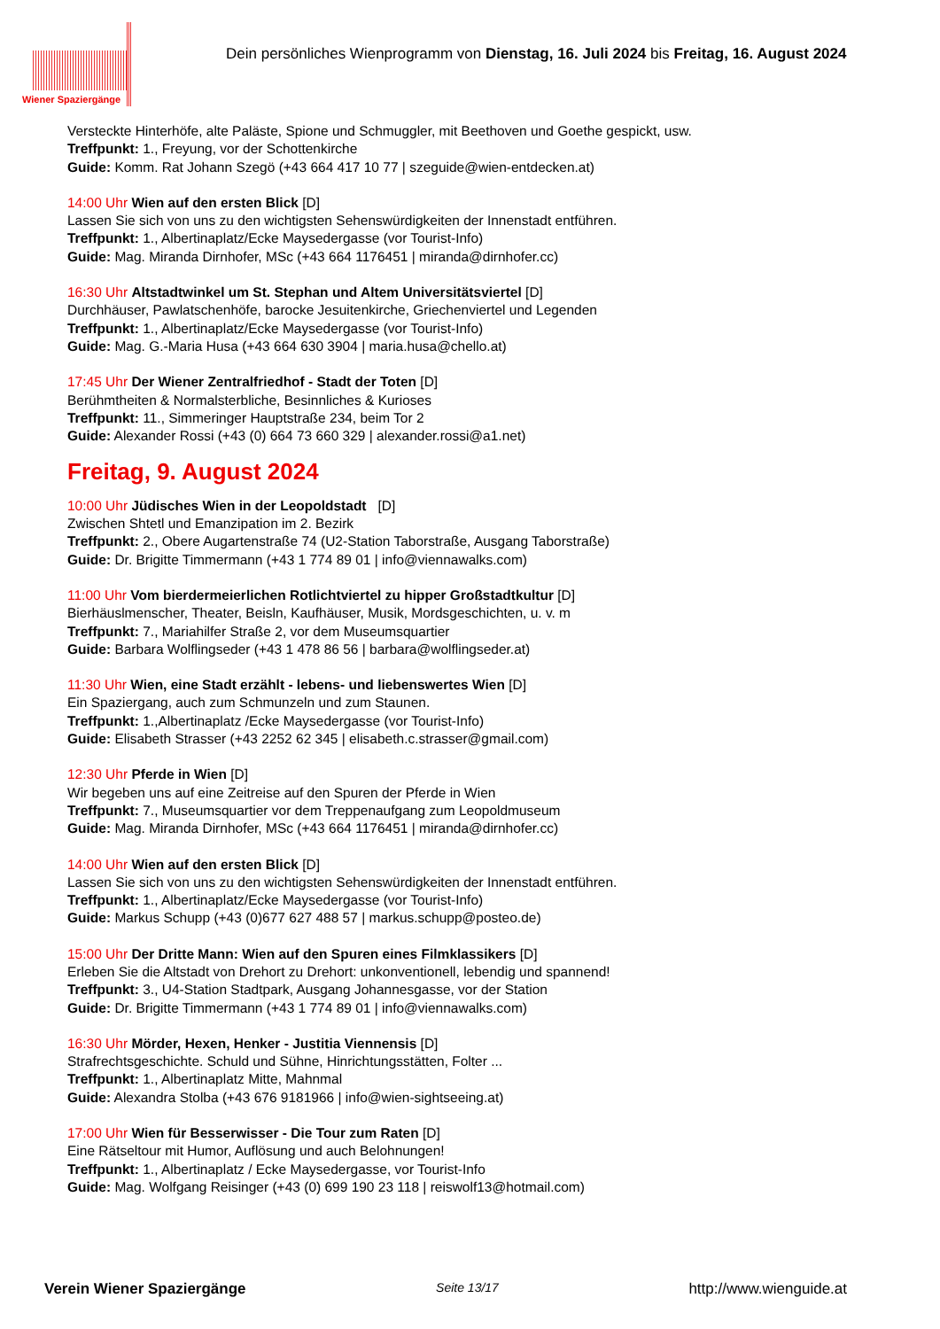Wiener Spaziergänge
Dein persönliches Wienprogramm von Dienstag, 16. Juli 2024 bis Freitag, 16. August 2024
Versteckte Hinterhöfe, alte Paläste, Spione und Schmuggler, mit Beethoven und Goethe gespickt, usw.
Treffpunkt: 1., Freyung, vor der Schottenkirche
Guide: Komm. Rat Johann Szegö (+43 664 417 10 77 | szeguide@wien-entdecken.at)
14:00 Uhr Wien auf den ersten Blick [D]
Lassen Sie sich von uns zu den wichtigsten Sehenswürdigkeiten der Innenstadt entführen.
Treffpunkt: 1., Albertinaplatz/Ecke Maysedergasse (vor Tourist-Info)
Guide: Mag. Miranda Dirnhofer, MSc (+43 664 1176451 | miranda@dirnhofer.cc)
16:30 Uhr Altstadtwinkel um St. Stephan und Altem Universitätsviertel [D]
Durchhäuser, Pawlatschenhöfe, barocke Jesuitenkirche, Griechenviertel und Legenden
Treffpunkt: 1., Albertinaplatz/Ecke Maysedergasse (vor Tourist-Info)
Guide: Mag. G.-Maria Husa (+43 664 630 3904 | maria.husa@chello.at)
17:45 Uhr Der Wiener Zentralfriedhof - Stadt der Toten [D]
Berühmtheiten & Normalsterbliche, Besinnliches & Kurioses
Treffpunkt: 11., Simmeringer Hauptstraße 234, beim Tor 2
Guide: Alexander Rossi (+43 (0) 664 73 660 329 | alexander.rossi@a1.net)
Freitag, 9. August 2024
10:00 Uhr Jüdisches Wien in der Leopoldstadt [D]
Zwischen Shtetl und Emanzipation im 2. Bezirk
Treffpunkt: 2., Obere Augartenstraße 74 (U2-Station Taborstraße, Ausgang Taborstraße)
Guide: Dr. Brigitte Timmermann (+43 1 774 89 01 | info@viennawalks.com)
11:00 Uhr Vom bierdermeierlichen Rotlichtviertel zu hipper Großstadtkultur [D]
Bierhäuslmenscher, Theater, Beisln, Kaufhäuser, Musik, Mordsgeschichten, u. v. m
Treffpunkt: 7., Mariahilfer Straße 2, vor dem Museumsquartier
Guide: Barbara Wolflingseder (+43 1 478 86 56 | barbara@wolflingseder.at)
11:30 Uhr Wien, eine Stadt erzählt - lebens- und liebenswertes Wien [D]
Ein Spaziergang, auch zum Schmunzeln und zum Staunen.
Treffpunkt: 1.,Albertinaplatz /Ecke Maysedergasse (vor Tourist-Info)
Guide: Elisabeth Strasser (+43 2252 62 345 | elisabeth.c.strasser@gmail.com)
12:30 Uhr Pferde in Wien [D]
Wir begeben uns auf eine Zeitreise auf den Spuren der Pferde in Wien
Treffpunkt: 7., Museumsquartier vor dem Treppenaufgang zum Leopoldmuseum
Guide: Mag. Miranda Dirnhofer, MSc (+43 664 1176451 | miranda@dirnhofer.cc)
14:00 Uhr Wien auf den ersten Blick [D]
Lassen Sie sich von uns zu den wichtigsten Sehenswürdigkeiten der Innenstadt entführen.
Treffpunkt: 1., Albertinaplatz/Ecke Maysedergasse (vor Tourist-Info)
Guide: Markus Schupp (+43 (0)677 627 488 57 | markus.schupp@posteo.de)
15:00 Uhr Der Dritte Mann: Wien auf den Spuren eines Filmklassikers [D]
Erleben Sie die Altstadt von Drehort zu Drehort: unkonventionell, lebendig und spannend!
Treffpunkt: 3., U4-Station Stadtpark, Ausgang Johannesgasse, vor der Station
Guide: Dr. Brigitte Timmermann (+43 1 774 89 01 | info@viennawalks.com)
16:30 Uhr Mörder, Hexen, Henker - Justitia Viennensis [D]
Strafrechtsgeschichte. Schuld und Sühne, Hinrichtungsstätten, Folter ...
Treffpunkt: 1., Albertinaplatz Mitte, Mahnmal
Guide: Alexandra Stolba (+43 676 9181966 | info@wien-sightseeing.at)
17:00 Uhr Wien für Besserwisser - Die Tour zum Raten [D]
Eine Rätseltour mit Humor, Auflösung und auch Belohnungen!
Treffpunkt: 1., Albertinaplatz / Ecke Maysedergasse, vor Tourist-Info
Guide: Mag. Wolfgang Reisinger (+43 (0) 699 190 23 118 | reiswolf13@hotmail.com)
Verein Wiener Spaziergänge Seite 13/17 http://www.wienguide.at